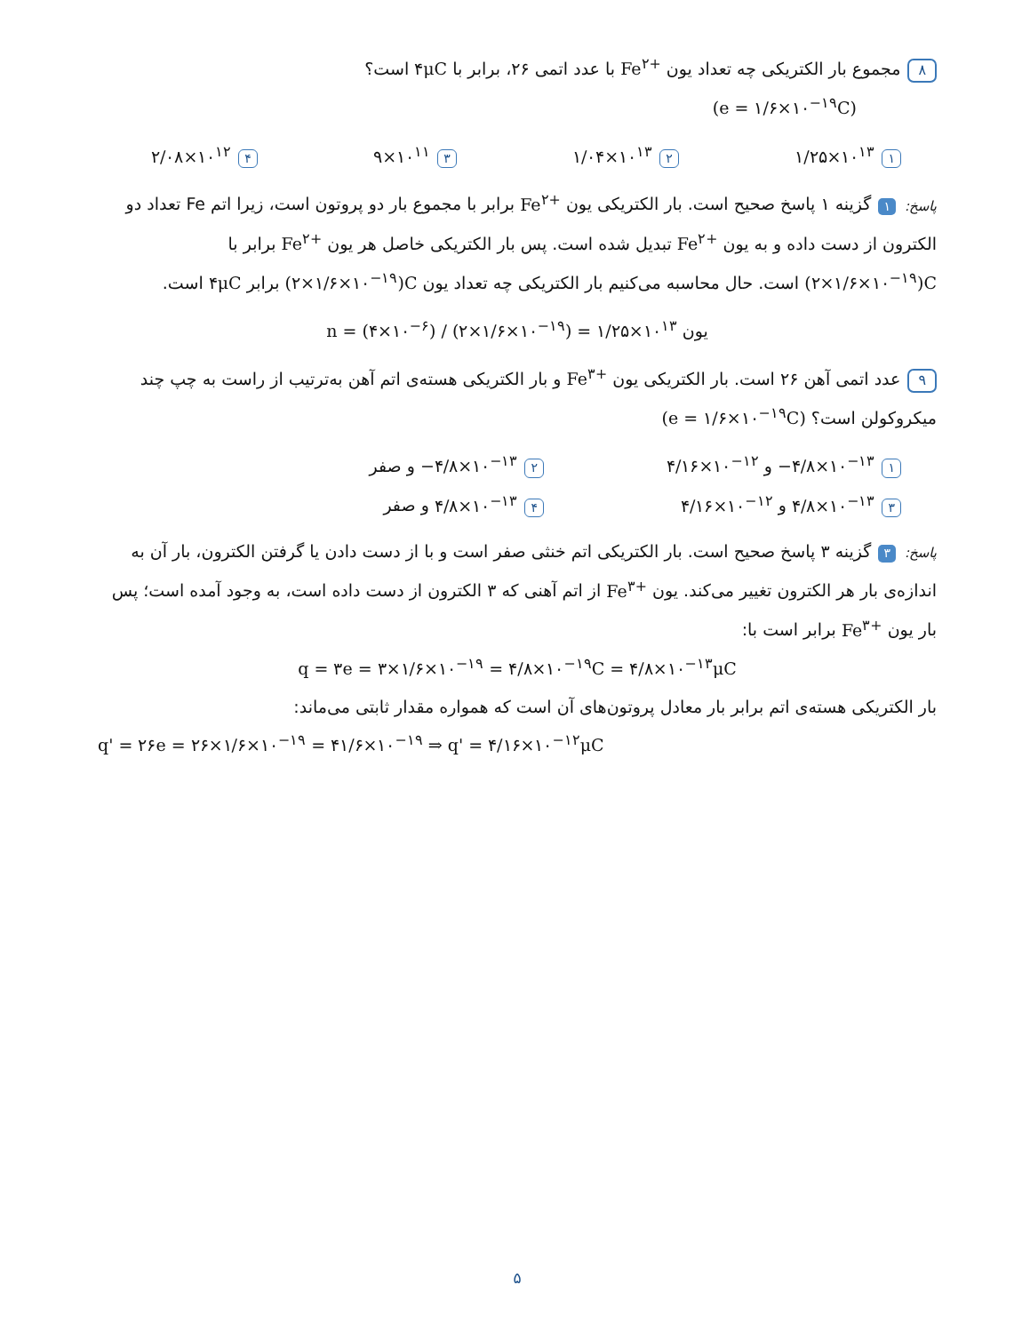۸ مجموع بار الکتریکی چه تعداد یون Fe<sup>۲+</sup> با عدد اتمی ۲۶، برابر با ۴μC است؟
(e = ۱/۶×۱۰<sup>−۱۹</sup>C)
۱ ۱/۲۵×۱۰<sup>۱۳</sup> ۲ ۱/۰۴×۱۰<sup>۱۳</sup> ۳ ۹×۱۰<sup>۱۱</sup> ۴ ۲/۰۸×۱۰<sup>۱۲</sup>
پاسخ: ۱ گزینه ۱ پاسخ صحیح است. بار الکتریکی یون Fe<sup>۲+</sup> برابر با مجموع بار دو پروتون است، زیرا اتم Fe تعداد دو الکترون از دست داده و به یون Fe<sup>۲+</sup> تبدیل شده است. پس بار الکتریکی خاصل هر یون Fe<sup>۲+</sup> برابر با (۲×۱/۶×۱۰<sup>−۱۹</sup>)C است. حال محاسبه می‌کنیم بار الکتریکی چه تعداد یون (۲×۱/۶×۱۰<sup>−۱۹</sup>)C برابر ۴μC است.
n = (۴×۱۰<sup>−۶</sup>) / (۲×۱/۶×۱۰<sup>−۱۹</sup>) = ۱/۲۵×۱۰<sup>۱۳</sup> یون
۹ عدد اتمی آهن ۲۶ است. بار الکتریکی یون Fe<sup>۳+</sup> و بار الکتریکی هسته‌ی اتم آهن به‌ترتیب از راست به چپ چند میکروکولن است؟ (e = ۱/۶×۱۰<sup>−۱۹</sup>C)
۱ −۴/۸×۱۰<sup>−۱۳</sup> و ۴/۱۶×۱۰<sup>−۱۲</sup> ۲ −۴/۸×۱۰<sup>−۱۳</sup> و صفر ۳ ۴/۸×۱۰<sup>−۱۳</sup> و ۴/۱۶×۱۰<sup>−۱۲</sup> ۴ ۴/۸×۱۰<sup>−۱۳</sup> و صفر
پاسخ: ۳ گزینه ۳ پاسخ صحیح است. بار الکتریکی اتم خنثی صفر است و با از دست دادن یا گرفتن الکترون، بار آن به اندازه‌ی بار هر الکترون تغییر می‌کند. یون Fe<sup>۳+</sup> از اتم آهنی که ۳ الکترون از دست داده است، به وجود آمده است؛ پس بار یون Fe<sup>۳+</sup> برابر است با:
q = ۳e = ۳×۱/۶×۱۰<sup>−۱۹</sup> = ۴/۸×۱۰<sup>−۱۹</sup>C = ۴/۸×۱۰<sup>−۱۳</sup>μC
بار الکتریکی هسته‌ی اتم برابر بار معادل پروتون‌های آن است که همواره مقدار ثابتی می‌ماند:
q' = ۲۶e = ۲۶×۱/۶×۱۰<sup>−۱۹</sup> = ۴۱/۶×۱۰<sup>−۱۹</sup> ⇒ q' = ۴/۱۶×۱۰<sup>−۱۲</sup>μC
۵